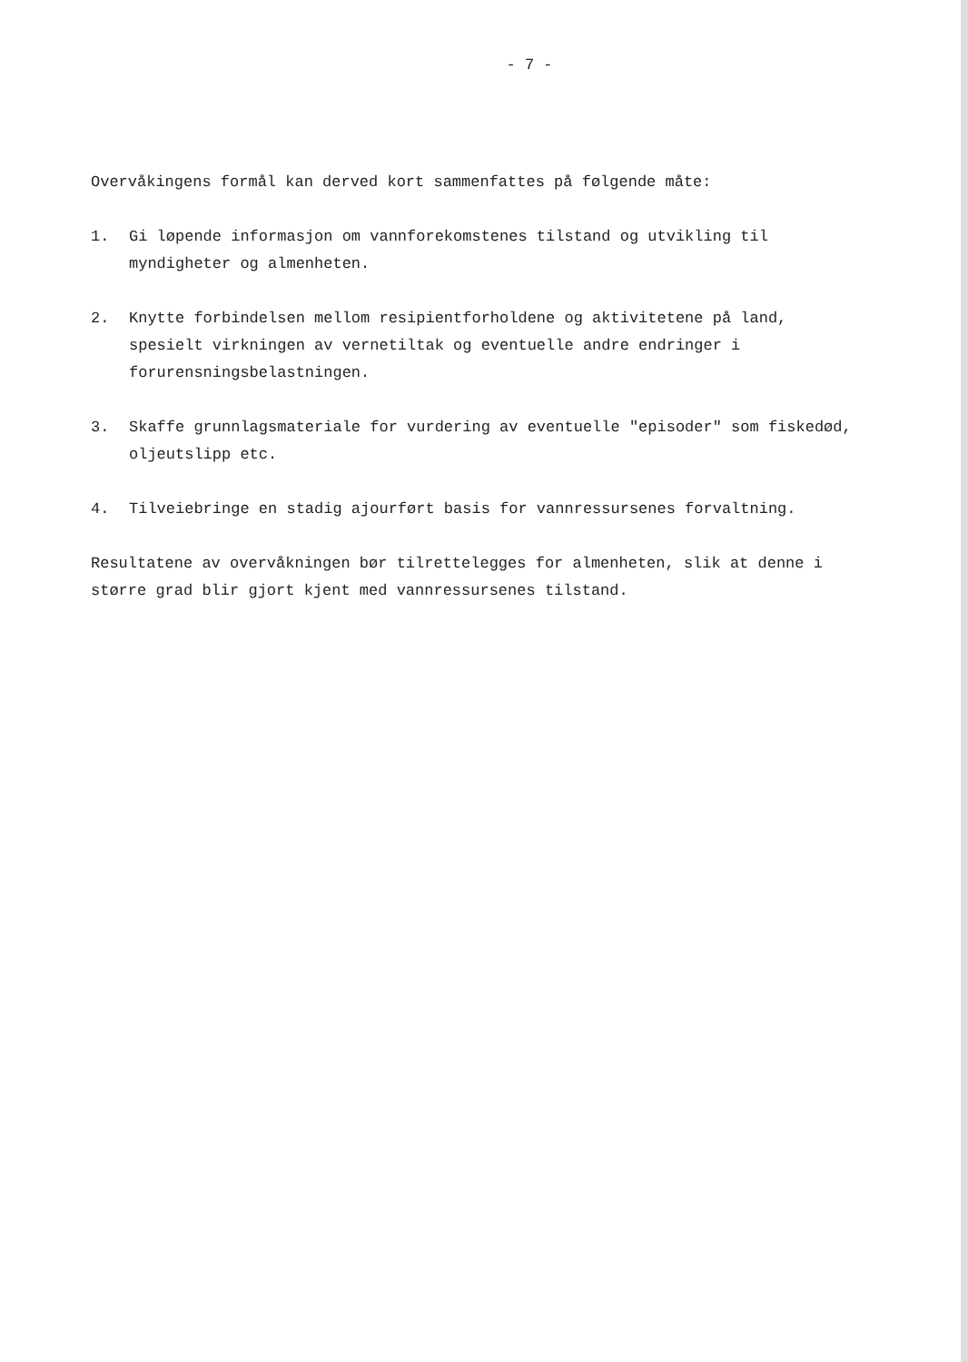- 7 -
Overvåkingens formål kan derved kort sammenfattes på følgende måte:
1. Gi løpende informasjon om vannforekomstenes tilstand og utvikling til myndigheter og almenheten.
2. Knytte forbindelsen mellom resipientforholdene og aktivitetene på land, spesielt virkningen av vernetiltak og eventuelle andre endringer i forurensningsbelastningen.
3. Skaffe grunnlagsmateriale for vurdering av eventuelle "episoder" som fiskedød, oljeutslipp etc.
4. Tilveiebringe en stadig ajourført basis for vannressursenes forvaltning.
Resultatene av overvåkningen bør tilrettelegges for almenheten, slik at denne i større grad blir gjort kjent med vannressursenes tilstand.